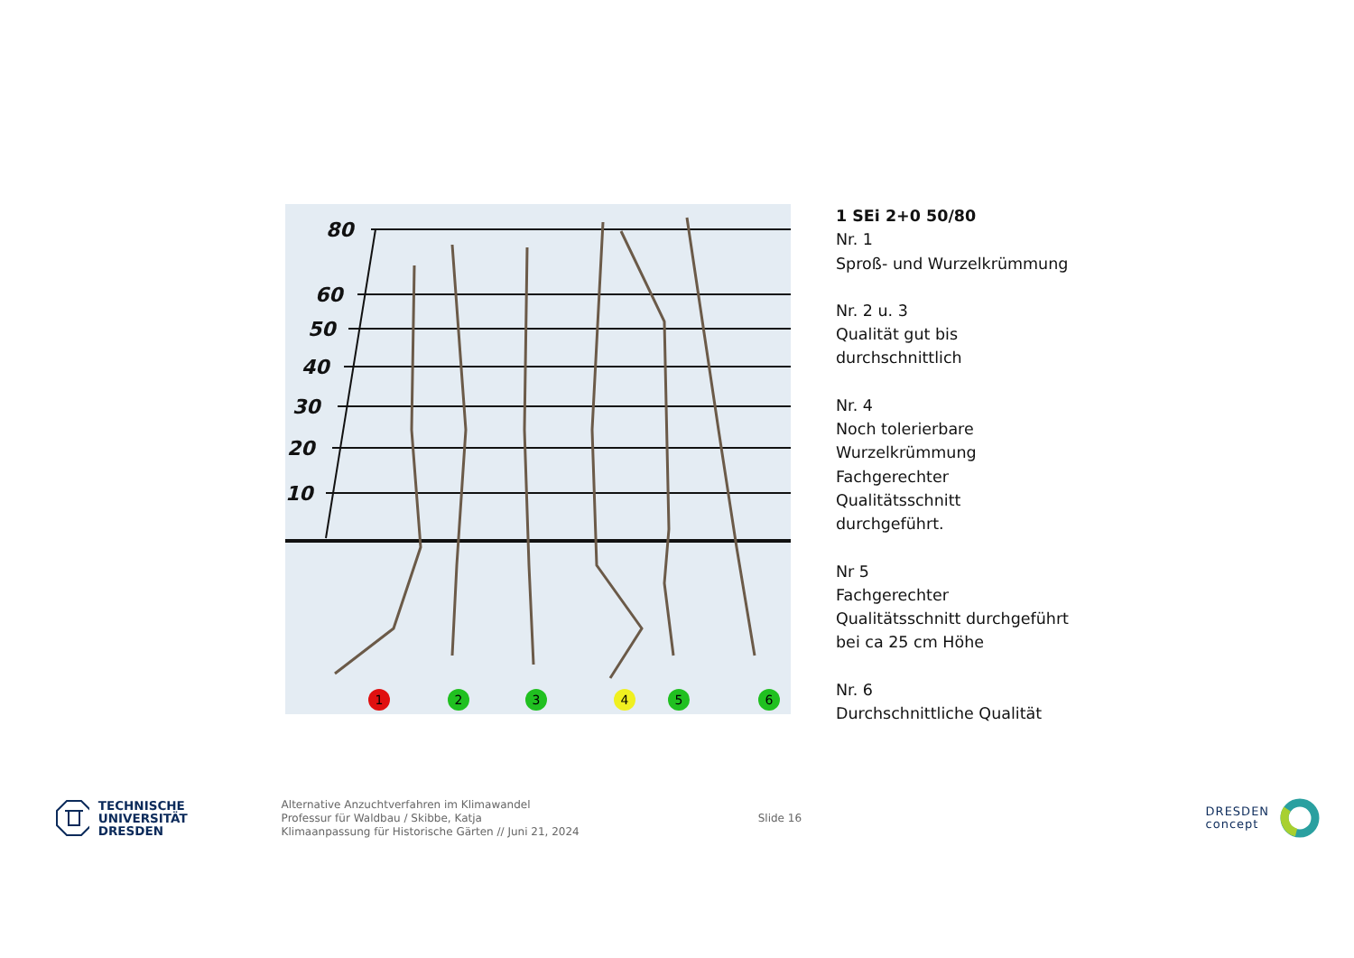80
60
50
40
30
20
10
1
2
3
4
5
6
1 SEi 2+0 50/80
Nr. 1
Sproß- und Wurzelkrümmung
Nr. 2 u. 3
Qualität gut bis
durchschnittlich
Nr. 4
Noch tolerierbare
Wurzelkrümmung
Fachgerechter
Qualitätsschnitt
durchgeführt.
Nr 5
Fachgerechter
Qualitätsschnitt durchgeführt
bei ca 25 cm Höhe
Nr. 6
Durchschnittliche Qualität
TECHNISCHE
UNIVERSITÄT
DRESDEN
Alternative Anzuchtverfahren im Klimawandel
Professur für Waldbau / Skibbe, Katja
Klimaanpassung für Historische Gärten // Juni 21, 2024
Slide 16
DRESDEN
concept